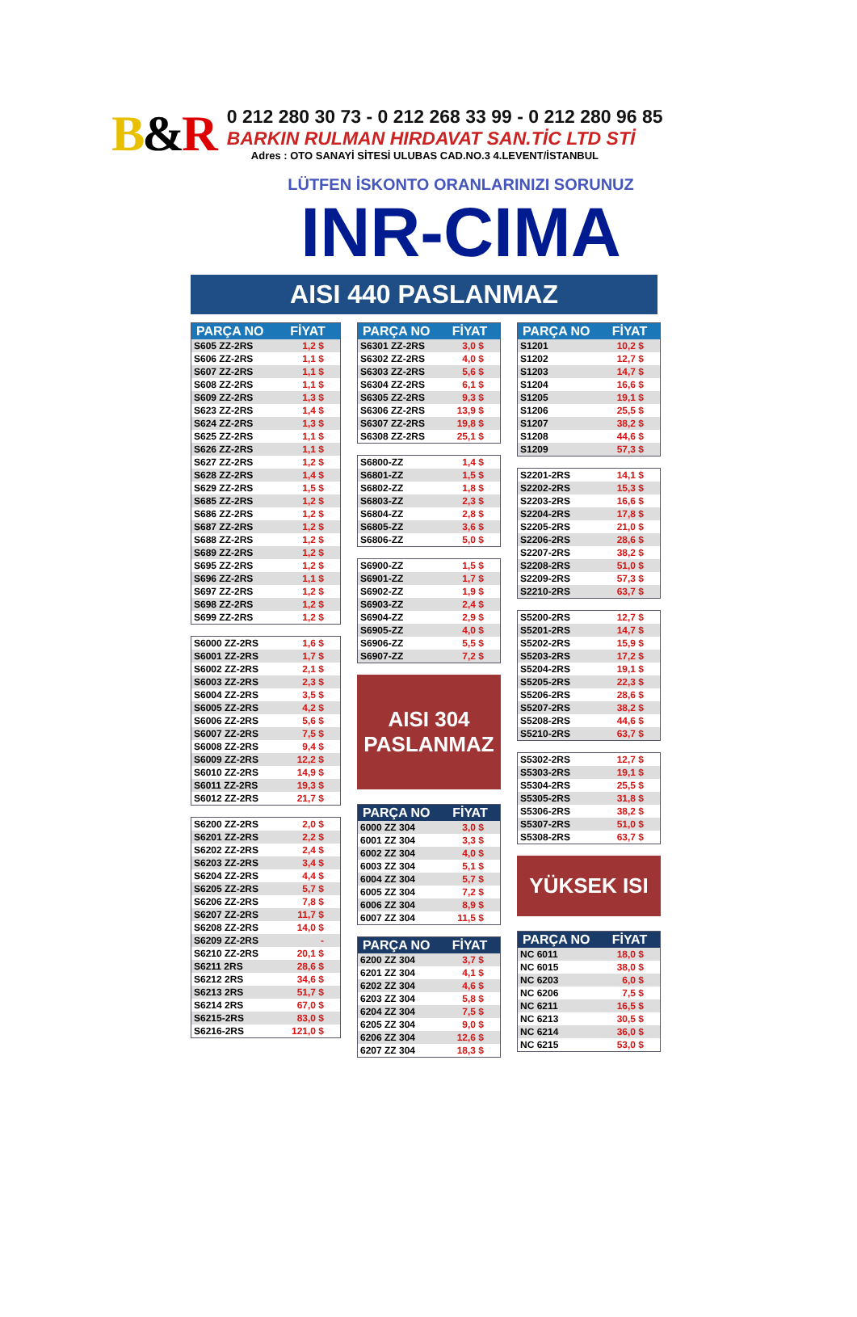B&R
0 212 280 30 73 - 0 212 268 33 99 - 0 212 280 96 85
BARKIN RULMAN HIRDAVAT SAN.TİC LTD STİ
Adres : OTO SANAYİ SİTESİ ULUBAS CAD.NO.3 4.LEVENT/İSTANBUL
LÜTFEN İSKONTO ORANLARINIZI SORUNUZ
INR-CIMA
AISI 440 PASLANMAZ
| PARÇA NO | FİYAT |
| --- | --- |
| S605 ZZ-2RS | 1,2 $ |
| S606 ZZ-2RS | 1,1 $ |
| S607 ZZ-2RS | 1,1 $ |
| S608 ZZ-2RS | 1,1 $ |
| S609 ZZ-2RS | 1,3 $ |
| S623 ZZ-2RS | 1,4 $ |
| S624 ZZ-2RS | 1,3 $ |
| S625 ZZ-2RS | 1,1 $ |
| S626 ZZ-2RS | 1,1 $ |
| S627 ZZ-2RS | 1,2 $ |
| S628 ZZ-2RS | 1,4 $ |
| S629 ZZ-2RS | 1,5 $ |
| S685 ZZ-2RS | 1,2 $ |
| S686 ZZ-2RS | 1,2 $ |
| S687 ZZ-2RS | 1,2 $ |
| S688 ZZ-2RS | 1,2 $ |
| S689 ZZ-2RS | 1,2 $ |
| S695 ZZ-2RS | 1,2 $ |
| S696 ZZ-2RS | 1,1 $ |
| S697 ZZ-2RS | 1,2 $ |
| S698 ZZ-2RS | 1,2 $ |
| S699 ZZ-2RS | 1,2 $ |
| S6000 ZZ-2RS | 1,6 $ |
| S6001 ZZ-2RS | 1,7 $ |
| S6002 ZZ-2RS | 2,1 $ |
| S6003 ZZ-2RS | 2,3 $ |
| S6004 ZZ-2RS | 3,5 $ |
| S6005 ZZ-2RS | 4,2 $ |
| S6006 ZZ-2RS | 5,6 $ |
| S6007 ZZ-2RS | 7,5 $ |
| S6008 ZZ-2RS | 9,4 $ |
| S6009 ZZ-2RS | 12,2 $ |
| S6010 ZZ-2RS | 14,9 $ |
| S6011 ZZ-2RS | 19,3 $ |
| S6012 ZZ-2RS | 21,7 $ |
| S6200 ZZ-2RS | 2,0 $ |
| S6201 ZZ-2RS | 2,2 $ |
| S6202 ZZ-2RS | 2,4 $ |
| S6203 ZZ-2RS | 3,4 $ |
| S6204 ZZ-2RS | 4,4 $ |
| S6205 ZZ-2RS | 5,7 $ |
| S6206 ZZ-2RS | 7,8 $ |
| S6207 ZZ-2RS | 11,7 $ |
| S6208 ZZ-2RS | 14,0 $ |
| S6209 ZZ-2RS | - |
| S6210 ZZ-2RS | 20,1 $ |
| S6211 2RS | 28,6 $ |
| S6212 2RS | 34,6 $ |
| S6213 2RS | 51,7 $ |
| S6214 2RS | 67,0 $ |
| S6215-2RS | 83,0 $ |
| S6216-2RS | 121,0 $ |
| PARÇA NO | FİYAT |
| --- | --- |
| S6301 ZZ-2RS | 3,0 $ |
| S6302 ZZ-2RS | 4,0 $ |
| S6303 ZZ-2RS | 5,6 $ |
| S6304 ZZ-2RS | 6,1 $ |
| S6305 ZZ-2RS | 9,3 $ |
| S6306 ZZ-2RS | 13,9 $ |
| S6307 ZZ-2RS | 19,8 $ |
| S6308 ZZ-2RS | 25,1 $ |
| S6800-ZZ | 1,4 $ |
| S6801-ZZ | 1,5 $ |
| S6802-ZZ | 1,8 $ |
| S6803-ZZ | 2,3 $ |
| S6804-ZZ | 2,8 $ |
| S6805-ZZ | 3,6 $ |
| S6806-ZZ | 5,0 $ |
| S6900-ZZ | 1,5 $ |
| S6901-ZZ | 1,7 $ |
| S6902-ZZ | 1,9 $ |
| S6903-ZZ | 2,4 $ |
| S6904-ZZ | 2,9 $ |
| S6905-ZZ | 4,0 $ |
| S6906-ZZ | 5,5 $ |
| S6907-ZZ | 7,2 $ |
AISI 304
PASLANMAZ
| PARÇA NO | FİYAT |
| --- | --- |
| 6000 ZZ 304 | 3,0 $ |
| 6001 ZZ 304 | 3,3 $ |
| 6002 ZZ 304 | 4,0 $ |
| 6003 ZZ 304 | 5,1 $ |
| 6004 ZZ 304 | 5,7 $ |
| 6005 ZZ 304 | 7,2 $ |
| 6006 ZZ 304 | 8,9 $ |
| 6007 ZZ 304 | 11,5 $ |
| PARÇA NO | FİYAT |
| --- | --- |
| 6200 ZZ 304 | 3,7 $ |
| 6201 ZZ 304 | 4,1 $ |
| 6202 ZZ 304 | 4,6 $ |
| 6203 ZZ 304 | 5,8 $ |
| 6204 ZZ 304 | 7,5 $ |
| 6205 ZZ 304 | 9,0 $ |
| 6206 ZZ 304 | 12,6 $ |
| 6207 ZZ 304 | 18,3 $ |
| PARÇA NO | FİYAT |
| --- | --- |
| S1201 | 10,2 $ |
| S1202 | 12,7 $ |
| S1203 | 14,7 $ |
| S1204 | 16,6 $ |
| S1205 | 19,1 $ |
| S1206 | 25,5 $ |
| S1207 | 38,2 $ |
| S1208 | 44,6 $ |
| S1209 | 57,3 $ |
| S2201-2RS | 14,1 $ |
| S2202-2RS | 15,3 $ |
| S2203-2RS | 16,6 $ |
| S2204-2RS | 17,8 $ |
| S2205-2RS | 21,0 $ |
| S2206-2RS | 28,6 $ |
| S2207-2RS | 38,2 $ |
| S2208-2RS | 51,0 $ |
| S2209-2RS | 57,3 $ |
| S2210-2RS | 63,7 $ |
| S5200-2RS | 12,7 $ |
| S5201-2RS | 14,7 $ |
| S5202-2RS | 15,9 $ |
| S5203-2RS | 17,2 $ |
| S5204-2RS | 19,1 $ |
| S5205-2RS | 22,3 $ |
| S5206-2RS | 28,6 $ |
| S5207-2RS | 38,2 $ |
| S5208-2RS | 44,6 $ |
| S5210-2RS | 63,7 $ |
| S5302-2RS | 12,7 $ |
| S5303-2RS | 19,1 $ |
| S5304-2RS | 25,5 $ |
| S5305-2RS | 31,8 $ |
| S5306-2RS | 38,2 $ |
| S5307-2RS | 51,0 $ |
| S5308-2RS | 63,7 $ |
YÜKSEK ISI
| PARÇA NO | FİYAT |
| --- | --- |
| NC 6011 | 18,0 $ |
| NC 6015 | 38,0 $ |
| NC 6203 | 6,0 $ |
| NC 6206 | 7,5 $ |
| NC 6211 | 16,5 $ |
| NC 6213 | 30,5 $ |
| NC 6214 | 36,0 $ |
| NC 6215 | 53,0 $ |